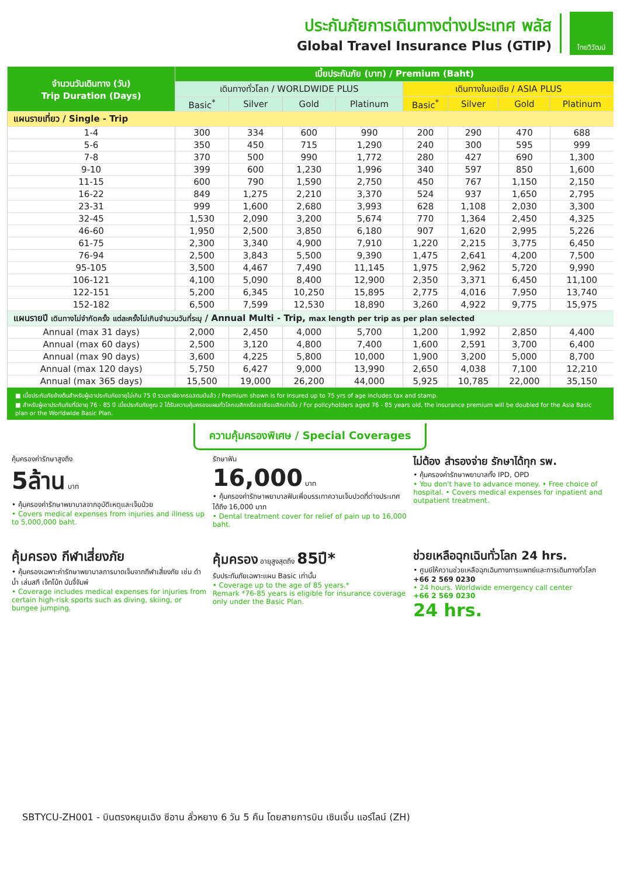ประกันภัยการเดินทางต่างประเทศ พลัส
Global Travel Insurance Plus (GTIP)
ไทยวิวัฒน์
| จำนวนวันเดินทาง (วัน) Trip Duration (Days) | เบี้ยประกันภัย (บาท) / Premium (Baht) | | | | | | | |
| --- | --- | --- | --- | --- | --- | --- | --- | --- |
| | เดินทางทั่วโลก / WORLDWIDE PLUS | | | | เดินทางในเอเชีย / ASIA PLUS | | | |
| | Basic<sup>*</sup> | Silver | Gold | Platinum | Basic<sup>*</sup> | Silver | Gold | Platinum |
| แผนรายเที่ยว / Single - Trip | | | | | | | | |
| 1-4 | 300 | 334 | 600 | 990 | 200 | 290 | 470 | 688 |
| 5-6 | 350 | 450 | 715 | 1,290 | 240 | 300 | 595 | 999 |
| 7-8 | 370 | 500 | 990 | 1,772 | 280 | 427 | 690 | 1,300 |
| 9-10 | 399 | 600 | 1,230 | 1,996 | 340 | 597 | 850 | 1,600 |
| 11-15 | 600 | 790 | 1,590 | 2,750 | 450 | 767 | 1,150 | 2,150 |
| 16-22 | 849 | 1,275 | 2,210 | 3,370 | 524 | 937 | 1,650 | 2,795 |
| 23-31 | 999 | 1,600 | 2,680 | 3,993 | 628 | 1,108 | 2,030 | 3,300 |
| 32-45 | 1,530 | 2,090 | 3,200 | 5,674 | 770 | 1,364 | 2,450 | 4,325 |
| 46-60 | 1,950 | 2,500 | 3,850 | 6,180 | 907 | 1,620 | 2,995 | 5,226 |
| 61-75 | 2,300 | 3,340 | 4,900 | 7,910 | 1,220 | 2,215 | 3,775 | 6,450 |
| 76-94 | 2,500 | 3,843 | 5,500 | 9,390 | 1,475 | 2,641 | 4,200 | 7,500 |
| 95-105 | 3,500 | 4,467 | 7,490 | 11,145 | 1,975 | 2,962 | 5,720 | 9,990 |
| 106-121 | 4,100 | 5,090 | 8,400 | 12,900 | 2,350 | 3,371 | 6,450 | 11,100 |
| 122-151 | 5,200 | 6,345 | 10,250 | 15,895 | 2,775 | 4,016 | 7,950 | 13,740 |
| 152-182 | 6,500 | 7,599 | 12,530 | 18,890 | 3,260 | 4,922 | 9,775 | 15,975 |
| แผนรายปี เดินทางไม่จำกัดครั้ง แต่ละครั้งไม่เกินจำนวนวันที่ระบุ / Annual Multi - Trip, max length per trip as per plan selected | | | | | | | | |
| Annual (max 31 days) | 2,000 | 2,450 | 4,000 | 5,700 | 1,200 | 1,992 | 2,850 | 4,400 |
| Annual (max 60 days) | 2,500 | 3,120 | 4,800 | 7,400 | 1,600 | 2,591 | 3,700 | 6,400 |
| Annual (max 90 days) | 3,600 | 4,225 | 5,800 | 10,000 | 1,900 | 3,200 | 5,000 | 8,700 |
| Annual (max 120 days) | 5,750 | 6,427 | 9,000 | 13,990 | 2,650 | 4,038 | 7,100 | 12,210 |
| Annual (max 365 days) | 15,500 | 19,000 | 26,200 | 44,000 | 5,925 | 10,785 | 22,000 | 35,150 |
■ เบี้ยประกันภัยข้างต้นสำหรับผู้เอาประกันภัยอายุไม่เกิน 75 ปี รวมภาษีอากรแสตมป์แล้ว / Premium shown is for insured up to 75 yrs of age includes tax and stamp.
■ สำหรับผู้เอาประกันภัยที่มีอายุ 76 - 85 ปี เบี้ยประกันภัยคูณ 2 ได้รับความคุ้มครองแผนทั่วโลกเบสิกหรือเอเชียเบสิกเท่านั้น / For policyholders aged 76 - 85 years old, the insurance premium will be doubled for the Asia Basic plan or the Worldwide Basic Plan.
ความคุ้มครองพิเศษ / Special Coverages
คุ้มครองค่ารักษาสูงถึง
5ล้าน บาท
• คุ้มครองค่ารักษาพยาบาลจากอุบัติเหตุและเจ็บป่วย
• Covers medical expenses from injuries and illness up to 5,000,000 baht.
รักษาฟัน
16,000 บาท
• คุ้มครองค่ารักษาพยาบาลฟันเพื่อบรรเทาความเจ็บปวดที่ต่างประเทศ ได้ถึง 16,000 บาท
• Dental treatment cover for relief of pain up to 16,000 baht.
ไม่ต้อง สำรองจ่าย รักษาได้ทุก รพ.
• คุ้มครองค่ารักษาพยาบาลทั้ง IPD, OPD
• You don't have to advance money. • Free choice of hospital. • Covers medical expenses for inpatient and outpatient treatment.
คุ้มครอง กีฬาเสี่ยงภัย
• คุ้มครองเฉพาะค่ารักษาพยาบาลการบาดเจ็บจากกีฬาเสี่ยงภัย เช่น ดำน้ำ เล่นสกี เจ็ทโบ้ท บันจี้จัมพ์
• Coverage includes medical expenses for injuries from certain high-risk sports such as diving, skiing, or bungee jumping.
คุ้มครอง อายุสูงสุดถึง 85ปี*
รับประกันภัยเฉพาะแผน Basic เท่านั้น
• Coverage up to the age of 85 years.*
Remark *76-85 years is eligible for insurance coverage only under the Basic Plan.
ช่วยเหลือฉุกเฉินทั่วโลก 24 hrs.
• ศูนย์ให้ความช่วยเหลือฉุกเฉินทางการแพทย์และการเดินทางทั่วโลก
+66 2 569 0230
• 24 hours. Worldwide emergency call center
+66 2 569 0230
24 hrs.
SBTYCU-ZH001 - บินตรงหยุนเฉิง ซีอาน ลั่วหยาง 6 วัน 5 คืน โดยสายการบิน เซินเจิ้น แอร์ไลน์ (ZH)